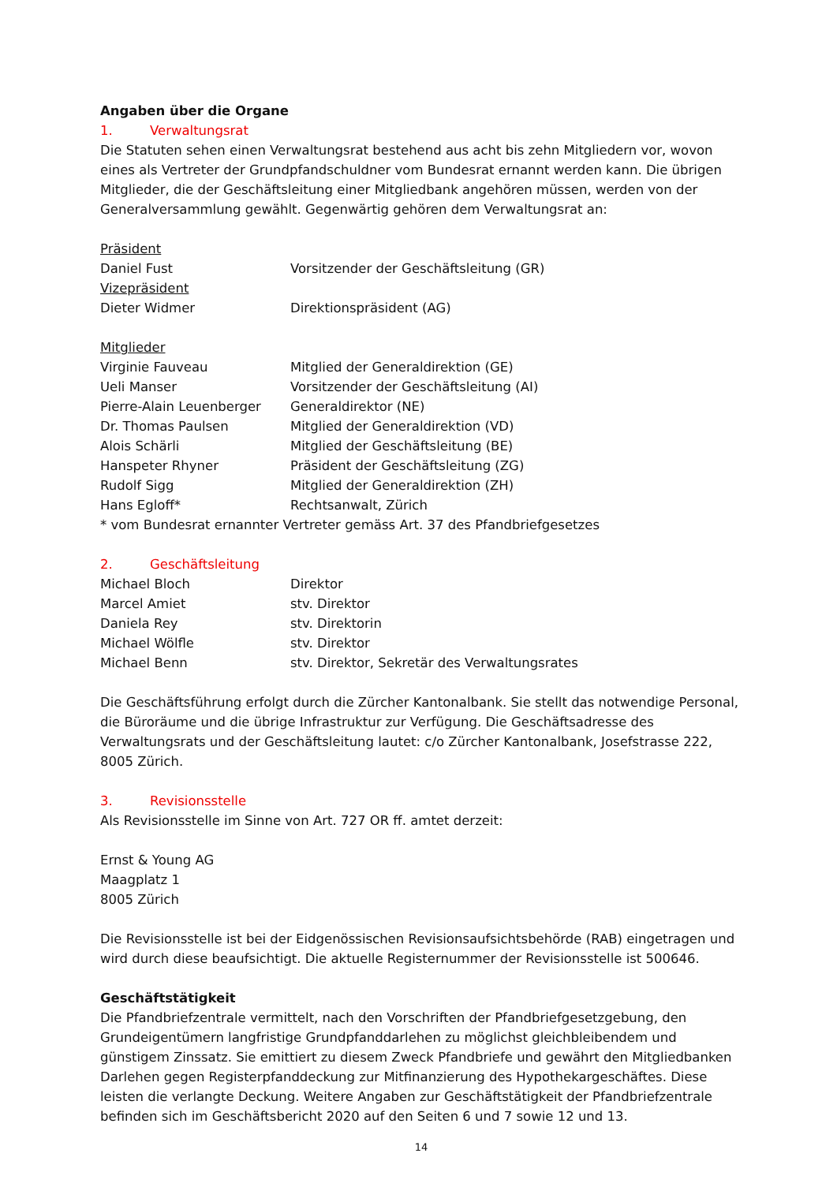Angaben über die Organe
1. Verwaltungsrat
Die Statuten sehen einen Verwaltungsrat bestehend aus acht bis zehn Mitgliedern vor, wovon eines als Vertreter der Grundpfandschuldner vom Bundesrat ernannt werden kann. Die übrigen Mitglieder, die der Geschäftsleitung einer Mitgliedbank angehören müssen, werden von der Generalversammlung gewählt. Gegenwärtig gehören dem Verwaltungsrat an:
Präsident
Daniel Fust Vorsitzender der Geschäftsleitung (GR)
Vizepräsident
Dieter Widmer Direktionspräsident (AG)
Mitglieder
Virginie Fauveau Mitglied der Generaldirektion (GE)
Ueli Manser Vorsitzender der Geschäftsleitung (AI)
Pierre-Alain Leuenberger Generaldirektor (NE)
Dr. Thomas Paulsen Mitglied der Generaldirektion (VD)
Alois Schärli Mitglied der Geschäftsleitung (BE)
Hanspeter Rhyner Präsident der Geschäftsleitung (ZG)
Rudolf Sigg Mitglied der Generaldirektion (ZH)
Hans Egloff* Rechtsanwalt, Zürich
* vom Bundesrat ernannter Vertreter gemäss Art. 37 des Pfandbriefgesetzes
2. Geschäftsleitung
Michael Bloch Direktor
Marcel Amiet stv. Direktor
Daniela Rey stv. Direktorin
Michael Wölfle stv. Direktor
Michael Benn stv. Direktor, Sekretär des Verwaltungsrates
Die Geschäftsführung erfolgt durch die Zürcher Kantonalbank. Sie stellt das notwendige Personal, die Büroräume und die übrige Infrastruktur zur Verfügung. Die Geschäftsadresse des Verwaltungsrats und der Geschäftsleitung lautet: c/o Zürcher Kantonalbank, Josefstrasse 222, 8005 Zürich.
3. Revisionsstelle
Als Revisionsstelle im Sinne von Art. 727 OR ff. amtet derzeit:
Ernst & Young AG
Maagplatz 1
8005 Zürich
Die Revisionsstelle ist bei der Eidgenössischen Revisionsaufsichtsbehörde (RAB) eingetragen und wird durch diese beaufsichtigt. Die aktuelle Registernummer der Revisionsstelle ist 500646.
Geschäftstätigkeit
Die Pfandbriefzentrale vermittelt, nach den Vorschriften der Pfandbriefgesetzgebung, den Grundeigentümern langfristige Grundpfanddarlehen zu möglichst gleichbleibendem und günstigem Zinssatz. Sie emittiert zu diesem Zweck Pfandbriefe und gewährt den Mitgliedbanken Darlehen gegen Registerpfanddeckung zur Mitfinanzierung des Hypothekargeschäftes. Diese leisten die verlangte Deckung. Weitere Angaben zur Geschäftstätigkeit der Pfandbriefzentrale befinden sich im Geschäftsbericht 2020 auf den Seiten 6 und 7 sowie 12 und 13.
14